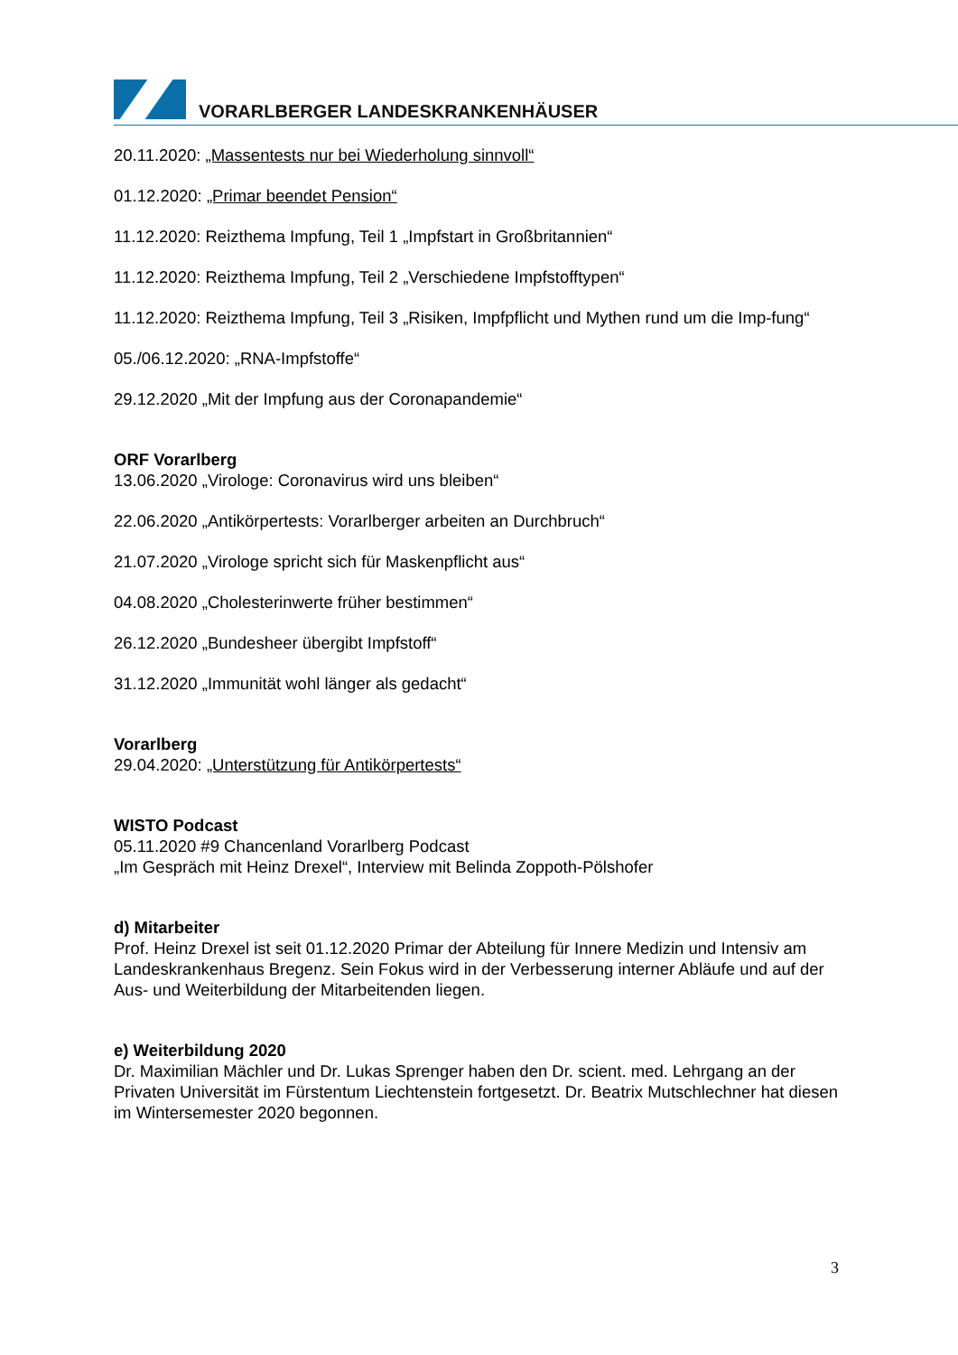VORARLBERGER LANDESKRANKENHÄUSER
20.11.2020: „Massentests nur bei Wiederholung sinnvoll“
01.12.2020: „Primar beendet Pension“
11.12.2020: Reizthema Impfung, Teil 1 „Impfstart in Großbritannien“
11.12.2020: Reizthema Impfung, Teil 2 „Verschiedene Impfstofftypen“
11.12.2020: Reizthema Impfung, Teil 3 „Risiken, Impfpflicht und Mythen rund um die Imp-fung“
05./06.12.2020: „RNA-Impfstoffe“
29.12.2020 „Mit der Impfung aus der Coronapandemie“
ORF Vorarlberg
13.06.2020 „Virologe: Coronavirus wird uns bleiben“
22.06.2020 „Antikörpertests: Vorarlberger arbeiten an Durchbruch“
21.07.2020 „Virologe spricht sich für Maskenpflicht aus“
04.08.2020 „Cholesterinwerte früher bestimmen“
26.12.2020 „Bundesheer übergibt Impfstoff“
31.12.2020 „Immunität wohl länger als gedacht“
Vorarlberg
29.04.2020: „Unterstützung für Antikörpertests“
WISTO Podcast
05.11.2020 #9 Chancenland Vorarlberg Podcast
„Im Gespräch mit Heinz Drexel“, Interview mit Belinda Zoppoth-Pölshofer
d) Mitarbeiter
Prof. Heinz Drexel ist seit 01.12.2020 Primar der Abteilung für Innere Medizin und Intensiv am Landeskrankenhaus Bregenz. Sein Fokus wird in der Verbesserung interner Abläufe und auf der Aus- und Weiterbildung der Mitarbeitenden liegen.
e) Weiterbildung 2020
Dr. Maximilian Mächler und Dr. Lukas Sprenger haben den Dr. scient. med. Lehrgang an der Privaten Universität im Fürstentum Liechtenstein fortgesetzt. Dr. Beatrix Mutschlechner hat diesen im Wintersemester 2020 begonnen.
3